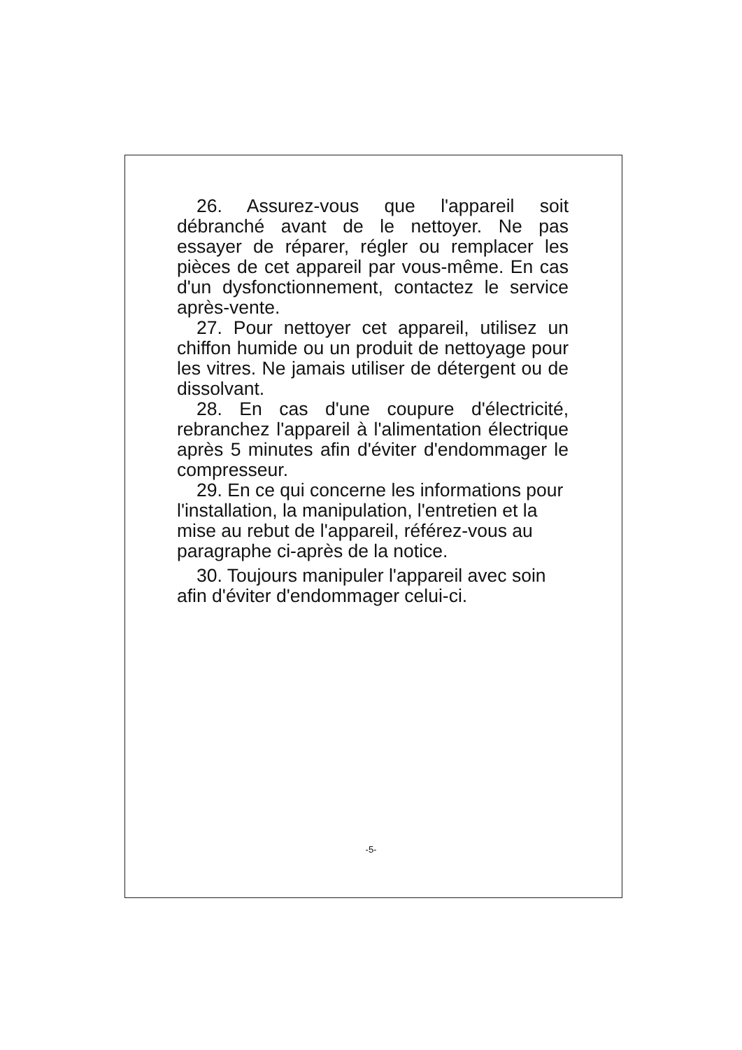26. Assurez-vous que l'appareil soit débranché avant de le nettoyer. Ne pas essayer de réparer, régler ou remplacer les pièces de cet appareil par vous-même. En cas d'un dysfonctionnement, contactez le service après-vente.
27. Pour nettoyer cet appareil, utilisez un chiffon humide ou un produit de nettoyage pour les vitres. Ne jamais utiliser de détergent ou de dissolvant.
28. En cas d'une coupure d'électricité, rebranchez l'appareil à l'alimentation électrique après 5 minutes afin d'éviter d'endommager le compresseur.
29. En ce qui concerne les informations pour l'installation, la manipulation, l'entretien et la mise au rebut de l'appareil, référez-vous au paragraphe ci-après de la notice.
30. Toujours manipuler l'appareil avec soin afin d'éviter d'endommager celui-ci.
-5-